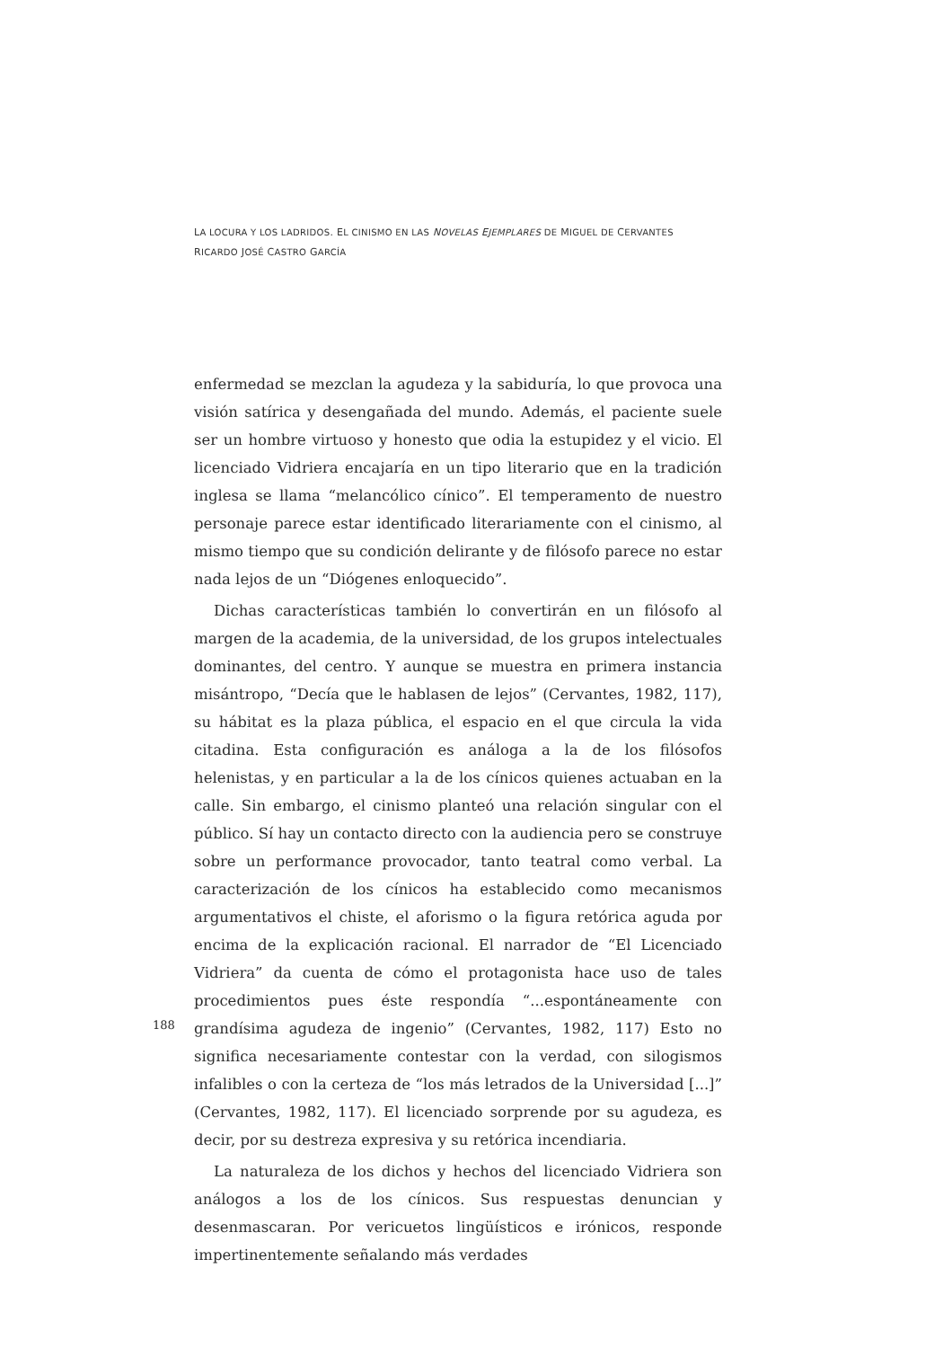LA LOCURA Y LOS LADRIDOS. EL CINISMO EN LAS NOVELAS EJEMPLARES DE MIGUEL DE CERVANTES
RICARDO JOSÉ CASTRO GARCÍA
enfermedad se mezclan la agudeza y la sabiduría, lo que provoca una visión satírica y desengañada del mundo. Además, el paciente suele ser un hombre virtuoso y honesto que odia la estupidez y el vicio. El licenciado Vidriera encajaría en un tipo literario que en la tradición inglesa se llama “melancólico cínico”. El temperamento de nuestro personaje parece estar identificado literariamente con el cinismo, al mismo tiempo que su condición delirante y de filósofo parece no estar nada lejos de un “Diógenes enloquecido”.
Dichas características también lo convertirán en un filósofo al margen de la academia, de la universidad, de los grupos intelectuales dominantes, del centro. Y aunque se muestra en primera instancia misántropo, “Decía que le hablasen de lejos” (Cervantes, 1982, 117), su hábitat es la plaza pública, el espacio en el que circula la vida citadina. Esta configuración es análoga a la de los filósofos helenistas, y en particular a la de los cínicos quienes actuaban en la calle. Sin embargo, el cinismo planteó una relación singular con el público. Sí hay un contacto directo con la audiencia pero se construye sobre un performance provocador, tanto teatral como verbal. La caracterización de los cínicos ha establecido como mecanismos argumentativos el chiste, el aforismo o la figura retórica aguda por encima de la explicación racional. El narrador de “El Licenciado Vidriera” da cuenta de cómo el protagonista hace uso de tales procedimientos pues éste respondía “...espontáneamente con grandísima agudeza de ingenio” (Cervantes, 1982, 117) Esto no significa necesariamente contestar con la verdad, con silogismos infalibles o con la certeza de “los más letrados de la Universidad [...]” (Cervantes, 1982, 117). El licenciado sorprende por su agudeza, es decir, por su destreza expresiva y su retórica incendiaria.
La naturaleza de los dichos y hechos del licenciado Vidriera son análogos a los de los cínicos. Sus respuestas denuncian y desenmascaran. Por vericuetos lingüísticos e irónicos, responde impertinentemente señalando más verdades
188